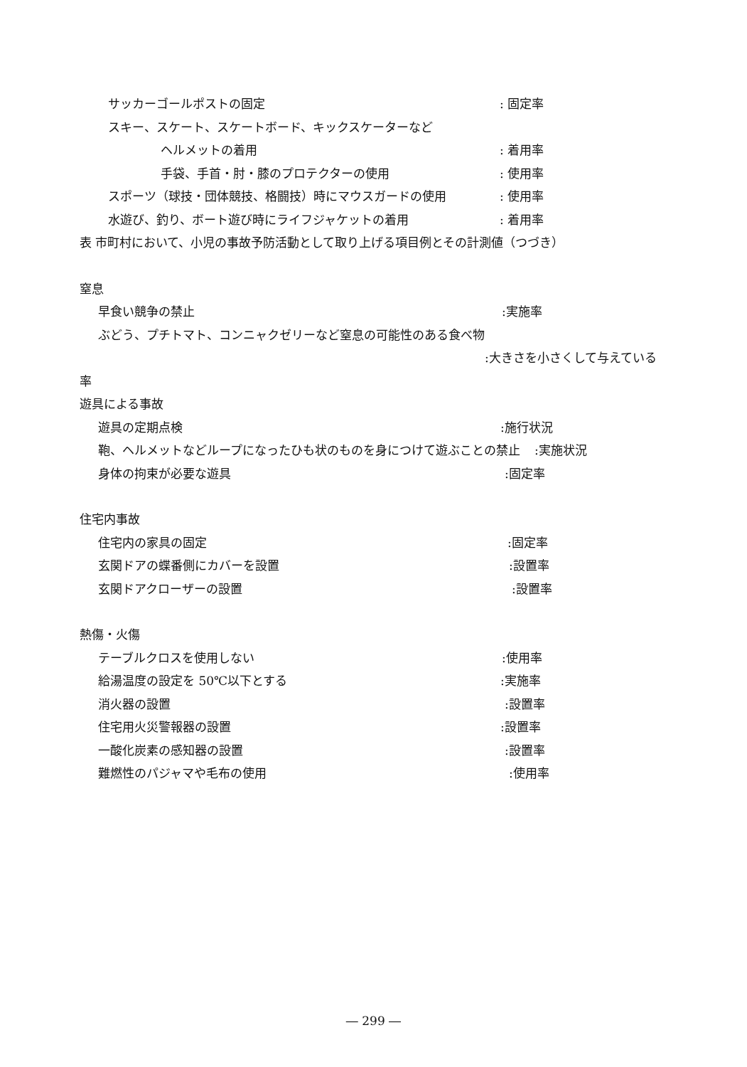サッカーゴールポストの固定 : 固定率
スキー、スケート、スケートボード、キックスケーターなど
ヘルメットの着用 : 着用率
手袋、手首・肘・膝のプロテクターの使用 : 使用率
スポーツ（球技・団体競技、格闘技）時にマウスガードの使用 : 使用率
水遊び、釣り、ボート遊び時にライフジャケットの着用 : 着用率
表 市町村において、小児の事故予防活動として取り上げる項目例とその計測値（つづき）
窒息 早食い競争の禁止 :実施率
ぶどう、プチトマト、コンニャクゼリーなど窒息の可能性のある食べ物
:大きさを小さくして与えている
率 遊具による事故 遊具の定期点検 :施行状況
鞄、ヘルメットなどループになったひも状のものを身につけて遊ぶことの禁止 :実施状況
身体の拘束が必要な遊具 :固定率
住宅内事故 住宅内の家具の固定 :固定率
玄関ドアの蝶番側にカバーを設置 :設置率
玄関ドアクローザーの設置 :設置率
熱傷・火傷 テーブルクロスを使用しない :使用率
給湯温度の設定を 50℃以下とする :実施率
消火器の設置 :設置率
住宅用火災警報器の設置 :設置率
一酸化炭素の感知器の設置 :設置率
難燃性のパジャマや毛布の使用 :使用率
― 299 ―